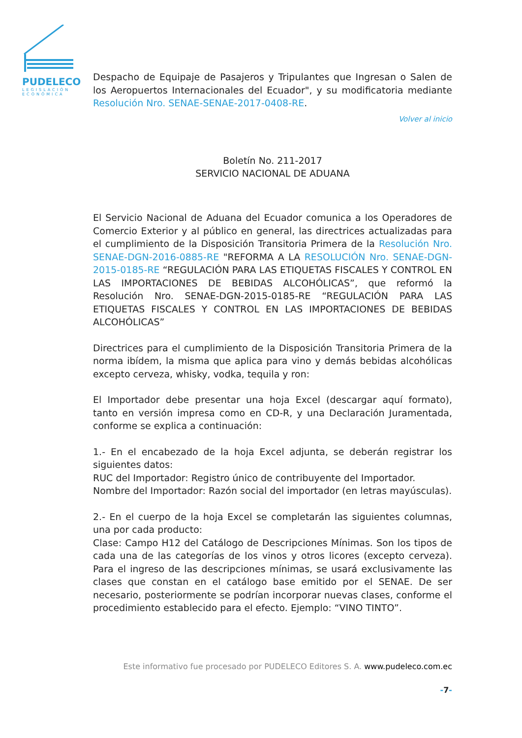PUDELECO
LEGISLACIÓN ECONÓMICA
Despacho de Equipaje de Pasajeros y Tripulantes que Ingresan o Salen de los Aeropuertos Internacionales del Ecuador", y su modificatoria mediante Resolución Nro. SENAE-SENAE-2017-0408-RE.
Volver al inicio
Boletín No. 211-2017
SERVICIO NACIONAL DE ADUANA
El Servicio Nacional de Aduana del Ecuador comunica a los Operadores de Comercio Exterior y al público en general, las directrices actualizadas para el cumplimiento de la Disposición Transitoria Primera de la Resolución Nro. SENAE-DGN-2016-0885-RE "REFORMA A LA RESOLUCIÓN Nro. SENAE-DGN-2015-0185-RE “REGULACIÓN PARA LAS ETIQUETAS FISCALES Y CONTROL EN LAS IMPORTACIONES DE BEBIDAS ALCOHÓLICAS”, que reformó la Resolución Nro. SENAE-DGN-2015-0185-RE “REGULACIÓN PARA LAS ETIQUETAS FISCALES Y CONTROL EN LAS IMPORTACIONES DE BEBIDAS ALCOHÓLICAS”
Directrices para el cumplimiento de la Disposición Transitoria Primera de la norma ibídem, la misma que aplica para vino y demás bebidas alcohólicas excepto cerveza, whisky, vodka, tequila y ron:
El Importador debe presentar una hoja Excel (descargar aquí formato), tanto en versión impresa como en CD-R, y una Declaración Juramentada, conforme se explica a continuación:
1.- En el encabezado de la hoja Excel adjunta, se deberán registrar los siguientes datos:
RUC del Importador: Registro único de contribuyente del Importador.
Nombre del Importador: Razón social del importador (en letras mayúsculas).
2.- En el cuerpo de la hoja Excel se completarán las siguientes columnas, una por cada producto:
Clase: Campo H12 del Catálogo de Descripciones Mínimas. Son los tipos de cada una de las categorías de los vinos y otros licores (excepto cerveza). Para el ingreso de las descripciones mínimas, se usará exclusivamente las clases que constan en el catálogo base emitido por el SENAE. De ser necesario, posteriormente se podrían incorporar nuevas clases, conforme el procedimiento establecido para el efecto. Ejemplo: “VINO TINTO”.
Este informativo fue procesado por PUDELECO Editores S. A. www.pudeleco.com.ec
-7-